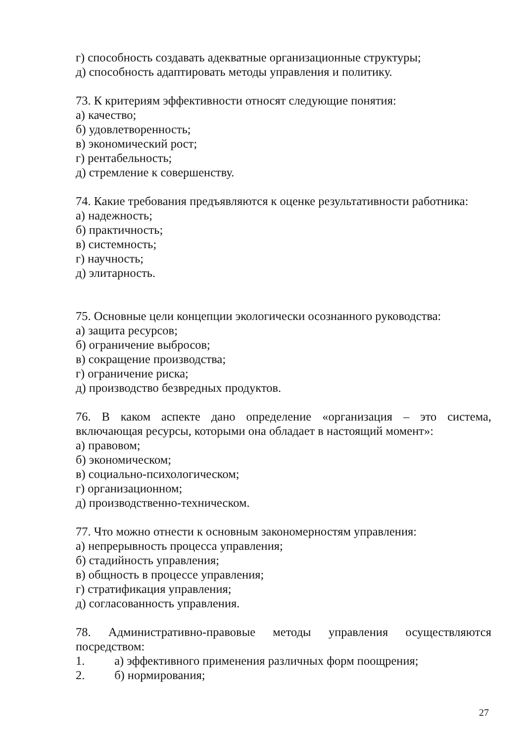г) способность создавать адекватные организационные структуры;
д) способность адаптировать методы управления и политику.
73. К критериям эффективности относят следующие понятия:
а) качество;
б) удовлетворенность;
в) экономический рост;
г) рентабельность;
д) стремление к совершенству.
74. Какие требования предъявляются к оценке результативности работника:
а) надежность;
б) практичность;
в) системность;
г) научность;
д) элитарность.
75. Основные цели концепции экологически осознанного руководства:
а) защита ресурсов;
б) ограничение выбросов;
в) сокращение производства;
г) ограничение риска;
д) производство безвредных продуктов.
76. В каком аспекте дано определение «организация – это система,
включающая ресурсы, которыми она обладает в настоящий момент»:
а) правовом;
б) экономическом;
в) социально-психологическом;
г) организационном;
д) производственно-техническом.
77. Что можно отнести к основным закономерностям управления:
а) непрерывность процесса управления;
б) стадийность управления;
в) общность в процессе управления;
г) стратификация управления;
д) согласованность управления.
78. Административно-правовые методы управления осуществляются
посредством:
1. а) эффективного применения различных форм поощрения;
2. б) нормирования;
27